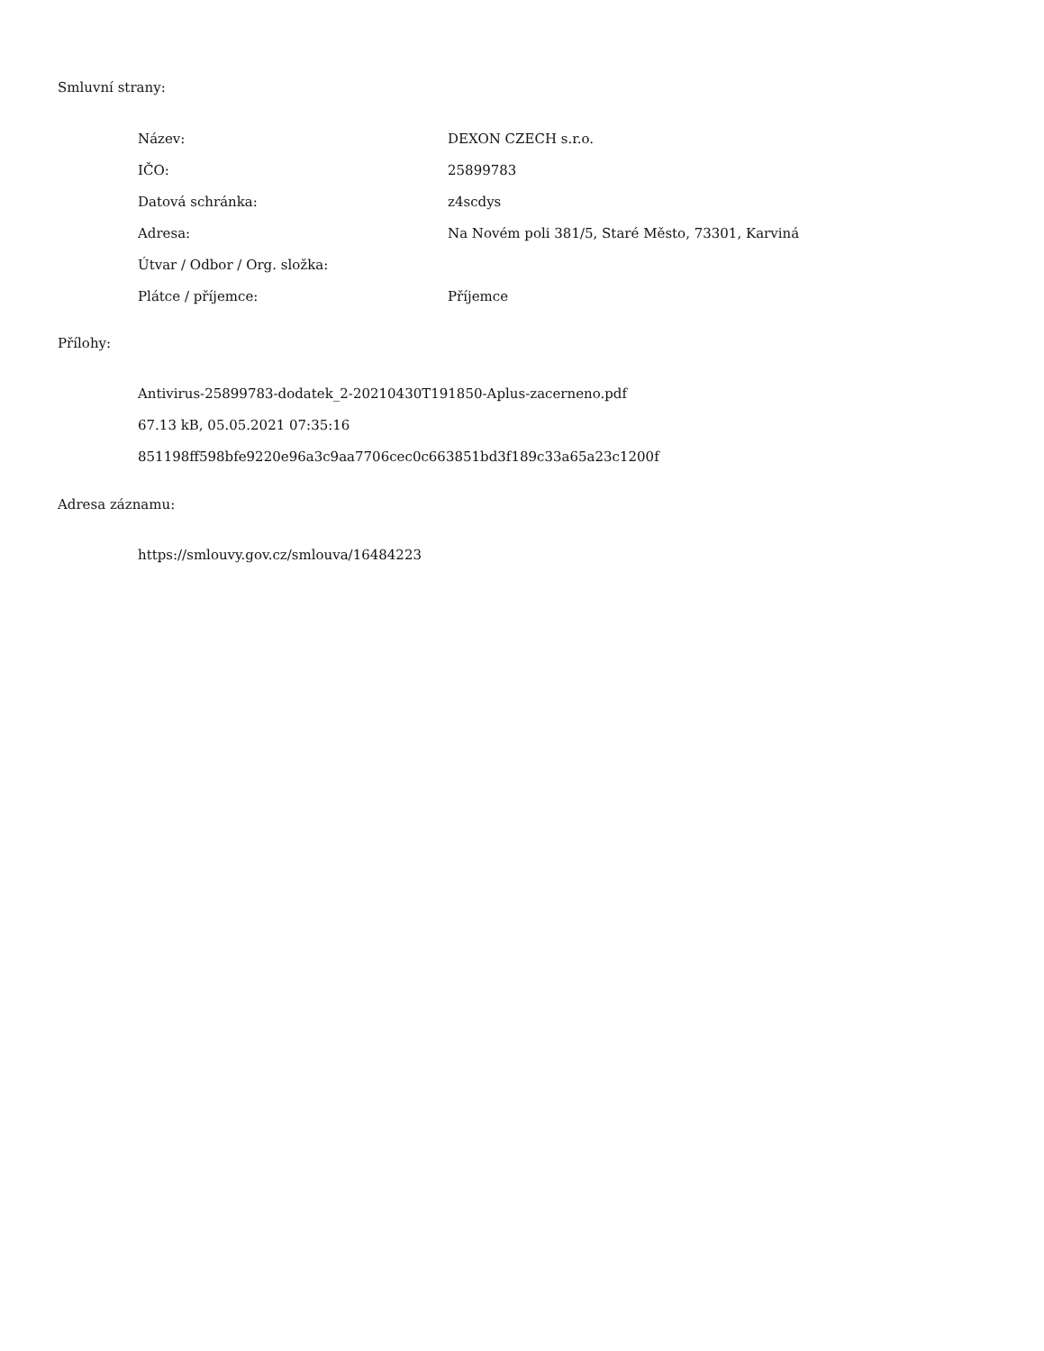Smluvní strany:
| Název: | DEXON CZECH s.r.o. |
| IČO: | 25899783 |
| Datová schránka: | z4scdys |
| Adresa: | Na Novém poli 381/5, Staré Město, 73301, Karviná |
| Útvar / Odbor / Org. složka: | |
| Plátce / příjemce: | Příjemce |
Přílohy:
Antivirus-25899783-dodatek_2-20210430T191850-Aplus-zacerneno.pdf
67.13 kB, 05.05.2021 07:35:16
851198ff598bfe9220e96a3c9aa7706cec0c663851bd3f189c33a65a23c1200f
Adresa záznamu:
https://smlouvy.gov.cz/smlouva/16484223